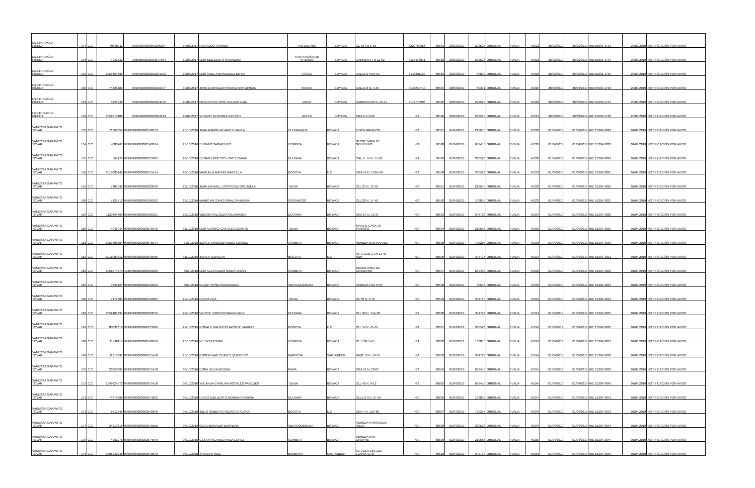| LIZETH PAOLA PINEDA | 147 | C.C | 79528011 | 99999999000003286287 | 14/08/2017 | REINALDO TORRES | PAZ DEL RÍO | BOYACÁ | CL 48 CR 5-16 | 3202780666 | 60581 | 28/03/2019 | 232525 | ORIGINAL | TUNJA | 45222 | 28/03/2019 | 28/03/2019 | RIE:15693-1733 | 28/03/2019 | NOTIFICACIÓN POR AVISO |
| LIZETH PAOLA PINEDA | 148 | C.C | 4242532 | 15696000000003547884 | 19/08/2017 | LUIS EDILBERTO SAAVEDRA | SANTA ROSA DE VITERBO | BOYACÁ | CARRERA 4 N 11-59 | 3115476831 | 60582 | 28/03/2019 | 232528 | ORIGINAL | TUNJA | 45223 | 28/03/2019 | 28/03/2019 | RIE:15693-1734 | 28/03/2019 | NOTIFICACIÓN POR AVISO |
| LIZETH PAOLA PINEDA | 149 | C.C | 1053664436 | 99999999000003294103 | 23/08/2017 | LUIS ARIEL HERNANDEZ BOTIA | TASCO | BOYACÁ | CALLE 5 # 5A-51 | 3143891100 | 60583 | 28/03/2019 | 35800 | ORIGINAL | TUNJA | 45223 | 28/03/2019 | 28/03/2019 | RIE:15693-1735 | 28/03/2019 | NOTIFICACIÓN POR AVISO |
| LIZETH PAOLA PINEDA | 150 | C.C | 74321283 | 99999999000002923797 | 30/08/2017 | JOSE LEOPOLDO SNCHEZ ESTUPIÑAN | SOCHA | BOYACÁ | CALLE 8 N. 7-25 | 3134217710 | 60584 | 28/03/2019 | 60391 | ORIGINAL | TUNJA | 45225 | 28/03/2019 | 28/03/2019 | RIE:15693-1736 | 28/03/2019 | NOTIFICACIÓN POR AVISO |
| LIZETH PAOLA PINEDA | 151 | C.C | 5827346 | 99999999000002924975 | 29/08/2017 | FRANCISCO JOSE CALDAS LIMA | PAIPA | BOYACÁ | CARRERA 22 N. 25-14 | 3172748206 | 60585 | 28/03/2019 | 232525 | ORIGINAL | TUNJA | 45226 | 28/03/2019 | 28/03/2019 | RIE:15693-1737 | 28/03/2019 | NOTIFICACIÓN POR AVISO |
| LIZETH PAOLA PINEDA | 152 | C.C | 1052313488 | 99999999000003294213 | 27/08/2017 | YURANY BECERRA CASTRO | BELEN | BOYACÁ | CRA 6 N.6-22 | N/A | 60586 | 28/03/2019 | 232525 | ORIGINAL | TUNJA | 45227 | 28/03/2019 | 28/03/2019 | RIE:15693-1738 | 28/03/2019 | NOTIFICACIÓN POR AVISO |
| VANESSA GARAVITO TOVAR | 153 | C.C | 71363759 | 99999999000002540973 | 25/10/2016 | JUAN RAMON ALVAREZ DAVILA | CHITARAQUE | BOYACA | FINCA MIRADOR | N/A | 60587 | 01/04/2019 | 219655 | ORIGINAL | TUNJA | 45228 | 01/04/2019 | 01/04/2019 | RIE 15204-3022 | 01/04/2019 | NOTIFICACIÓN POR AVISO |
| VANESSA GARAVITO TOVAR | 154 | C.C | 4080761 | 99999999000002540974 | 25/10/2016 | EUTIMIO SARMIENTO | COMBITA | BOYACA | SECRETARIA DE GOBIERNO | N/A | 60588 | 01/04/2019 | 689455 | ORIGINAL | TUNJA | 45229 | 01/04/2019 | 01/04/2019 | RIE 15204-3023 | 01/04/2019 | NOTIFICACIÓN POR AVISO |
| VANESSA GARAVITO TOVAR | 155 | C.C | 567179 | 99999999000002675805 | 24/10/2016 | EDGAR ERNESTO LOPEZ ISAMA | DUITAMA | BOYACA | CALLE 14 N. 15-50 | N/A | 60589 | 01/04/2019 | 380528 | ORIGINAL | TUNJA | 45230 | 01/04/2019 | 01/04/2019 | RIE 15204-3024 | 01/04/2019 | NOTIFICACIÓN POR AVISO |
| VANESSA GARAVITO TOVAR | 156 | C.C | 1019083148 | 99999999000002675414 | 24/10/2016 | MANUELA MACIAS MANTILLA | BOGOTA | D.C | CRA 56 N. 152B-60 | N/A | 60590 | 01/04/2019 | 380528 | ORIGINAL | TUNJA | 45231 | 01/04/2019 | 01/04/2019 | RIE 15204-3025 | 01/04/2019 | NOTIFICACIÓN POR AVISO |
| VANESSA GARAVITO TOVAR | 157 | C.C | 7185542 | 99999999000002620639 | 22/10/2016 | JUAN MANUEL USCATEGUI OREJUELA | TUNJA | BOYACA | CLL 25 N. 12-55 | N/A | 60591 | 01/04/2019 | 219655 | ORIGINAL | TUNJA | 45232 | 01/04/2019 | 01/04/2019 | RIE 15204-3026 | 01/04/2019 | NOTIFICACIÓN POR AVISO |
| VANESSA GARAVITO TOVAR | 158 | C.C | 7125413 | 99999999000001906352 | 22/10/2016 | MARIO ANTONIO GIRAL SANABRIA | SOGAMOSO | BOYACA | CLL 28 N. 17-40 | N/A | 60592 | 01/04/2019 | 183855 | ORIGINAL | TUNJA | 45233 | 01/04/2019 | 01/04/2019 | RIE 15204-3027 | 01/04/2019 | NOTIFICACIÓN POR AVISO |
| VANESSA GARAVITO TOVAR | 159 | C.C | 1120364690 | 99999999000001906351 | 22/10/2016 | WILSON SALCEDO SALAMANCA | DUITAMA | BOYACA | CRA 27 N. 10-37 | N/A | 60593 | 01/04/2019 | 344728 | ORIGINAL | TUNJA | 45234 | 01/04/2019 | 01/04/2019 | RIE 15204-3028 | 01/04/2019 | NOTIFICACIÓN POR AVISO |
| VANESSA GARAVITO TOVAR | 160 | C.C | 4041044 | 99999999000002675075 | 31/10/2016 | LUIS ALONSO CASTILLO DUARTE | TUNJA | BOYACA | MANZ E CASA 10 PARAISO | N/A | 60594 | 01/04/2019 | 219655 | ORIGINAL | TUNJA | 45235 | 01/04/2019 | 01/04/2019 | RIE 15204-3029 | 01/04/2019 | NOTIFICACIÓN POR AVISO |
| VANESSA GARAVITO TOVAR | 161 | C.C | 1053708284 | 99999999000002675074 | 31/102016 | JORGE ENRIQUE RUBIO SUAREZ | COMBITA | BOYACA | VEREDA SAN RAFAEL | N/A | 60595 | 01/04/2019 | 725255 | ORIGINAL | TUNJA | 45236 | 01/04/2019 | 01/04/2019 | RIE 15204-3030 | 01/04/2019 | NOTIFICACIÓN POR AVISO |
| VANESSA GARAVITO TOVAR | 162 | C.C | 1016003412 | 99999999000002540995 | 31/10/2016 | JAVIER LUENGAS | BOGOTA | D.C | AV CALLE 2 CR 11-45 SUR | N/A | 60596 | 01/04/2019 | 344727 | ORIGINAL | TUNJA | 45237 | 01/04/2019 | 01/04/2019 | RIE 15204-3031 | 01/04/2019 | NOTIFICACIÓN POR AVISO |
| VANESSA GARAVITO TOVAR | 163 | C.C | 1056074279 | 15204000000003569389 | 30/102016 | LUIS ALEXANDER RUBIO URIAN | COMBITA | BOYACA | SECRETARIA DE GOBIERNO | N/A | 60597 | 01/04/2019 | 689460 | ORIGINAL | TUNJA | 45238 | 01/04/2019 | 01/04/2019 | RIE 15204-3032 | 01/04/2019 | NOTIFICACIÓN POR AVISO |
| VANESSA GARAVITO TOVAR | 164 | C.C | 9535124 | 99999999000002540993 | 30/102016 | EDWIN YESID HERNANDEZ | VENTAQUEMADA | BOYACA | VEREDA FRUTIYO | N/A | 60598 | 01/04/2019 | 60598 | ORIGINAL | TUNJA | 45239 | 01/04/2019 | 01/04/2019 | RIE 15204-3033 | 01/04/2019 | NOTIFICACIÓN POR AVISO |
| VANESSA GARAVITO TOVAR | 165 | C.C | 7172583 | 99999999000002540985 | 29/10/2016 | DARIO ZIPA | TUNJA | BOYACA | CL 63 N. 4-70 | N/A | 60599 | 01/04/2019 | 344727 | ORIGINAL | TUNJA | 45240 | 01/04/2019 | 01/04/2019 | RIE 15204-3034 | 01/04/2019 | NOTIFICACIÓN POR AVISO |
| VANESSA GARAVITO TOVAR | 166 | C.C | 1052407834 | 99999999000002620079 | 27/10/2016 | VICTOR HUGO PEDRAZA BAEZ | DUITAMA | BOYACA | CLL 32 N. 15A-03 | N/A | 60600 | 01/04/2019 | 344728 | ORIGINAL | TUNJA | 45241 | 01/04/2019 | 01/04/2019 | RIE 15204-3035 | 01/04/2019 | NOTIFICACIÓN POR AVISO |
| VANESSA GARAVITO TOVAR | 167 | C.C | 80031818 | 99999999000002675806 | 27/10/2016 | RONALD MAURICIO APONTE VARGAS | BOGOTA | D.C | CLL 57 N. 45-31 | N/A | 60601 | 01/04/2019 | 380528 | ORIGINAL | TUNJA | 45242 | 01/04/2019 | 01/04/2019 | RIE 15204-3036 | 01/04/2019 | NOTIFICACIÓN POR AVISO |
| VANESSA GARAVITO TOVAR | 168 | C.C | 11446117 | 99999999000002540976 | 26/10/2016 | NELSON TOVAR | COMBITA | BOYACA | CL 5 CR 7-45 | N/A | 60602 | 01/04/2019 | 183855 | ORIGINAL | TUNJA | 45243 | 01/04/2019 | 01/04/2019 | RIE 15204-3037 | 01/04/2019 | NOTIFICACIÓN POR AVISO |
| VANESSA GARAVITO TOVAR | 169 | C.C | 11319991 | 99999999000002675418 | 25/10/2016 | ROGER IVAN CHAVES QUINTERO | BARBOSA | SANTANDER | DIAG 18 N. 16-16 | N/A | 60603 | 01/04/2019 | 344728 | ORIGINAL | TUNJA | 45244 | 01/04/2019 | 01/04/2019 | RIE 15204-3038 | 01/04/2019 | NOTIFICACIÓN POR AVISO |
| VANESSA GARAVITO TOVAR | 170 | C.C | 23853895 | 99999999000002675418 | 06/10/2016 | DORA HILDA MEDINA | PAIPA | BOYACA | CRA 21 N. 20-07 | N/A | 60604 | 01/04/2019 | 689455 | ORIGINAL | TUNJA | 45245 | 01/04/2019 | 01/04/2019 | RIE 15204-3039 | 01/04/2019 | NOTIFICACIÓN POR AVISO |
| VANESSA GARAVITO TOVAR | 171 | C.C | 1049624572 | 99999999000002675418 | 06/10/2016 | YOLANDA CATALINA ROSALES PAREDES | TUNJA | BOYACA | CLL 42 N. 9-12 | N/A | 60605 | 01/04/2019 | 689455 | ORIGINAL | TUNJA | 45246 | 01/04/2019 | 01/04/2019 | RIE 15204-3040 | 01/04/2019 | NOTIFICACIÓN POR AVISO |
| VANESSA GARAVITO TOVAR | 172 | C.C | 74379596 | 99999999000002674603 | 05/10/2016 | DIEGO EDILBERTO MORENO GARCIA | DUITAMA | BOYACA | CLLE 6 A N. 37-59 | N/A | 60606 | 01/04/2019 | 183855 | ORIGINAL | TUNJA | 45247 | 01/04/2019 | 01/04/2019 | RIE 15204-3041 | 01/04/2019 | NOTIFICACIÓN POR AVISO |
| VANESSA GARAVITO TOVAR | 173 | C.C | 6612745 | 99999999000002540846 | 05/10/2016 | JULIO ROBERTO ROJAS OTALORA | BOGOTA | D.C | CRA 4 N. 12A-60 | N/A | 60607 | 01/04/2019 | 725255 | ORIGINAL | TUNJA | 45248 | 01/04/2019 | 01/04/2019 | RIE 15204-3042 | 01/04/2019 | NOTIFICACIÓN POR AVISO |
| VANESSA GARAVITO TOVAR | 174 | C.C | 24219315 | 99999999000002675505 | 04/10/2016 | OLGA MORALES BARRERA | VENTAQUEMADA | BOYACA | VEREDA PARROQUIA VIEJA | N/A | 60608 | 01/04/2019 | 380528 | ORIGINAL | TUNJA | 45249 | 01/04/2019 | 01/04/2019 | RIE 15204-3043 | 01/04/2019 | NOTIFICACIÓN POR AVISO |
| VANESSA GARAVITO TOVAR | 175 | C.C | 4081276 | 99999999000002674549 | 03/10/2016 | CESAR RICARDO AVILA LOPEZ | COMBITA | BOYACA | VEREDA SAN ONOFRE | N/A | 60609 | 01/04/2019 | 219655 | ORIGINAL | TUNJA | 45250 | 01/04/2019 | 01/04/2019 | RIE 15204-3044 | 01/04/2019 | NOTIFICACIÓN POR AVISO |
| VANESSA GARAVITO TOVAR | 176 | C.C | 1005342046 | 99999999000002540842 | 03/10/2016 | SNEIDER RUIZ | BARBOSA | SANTANDER | AV VILLA DEL 1DG LLANO ALTO | N/A | 60610 | 01/04/2019 | 344727 | ORIGINAL | TUNJA | 45251 | 01/04/2019 | 01/04/2019 | RIE 15204-3045 | 01/04/2019 | NOTIFICACIÓN POR AVISO |